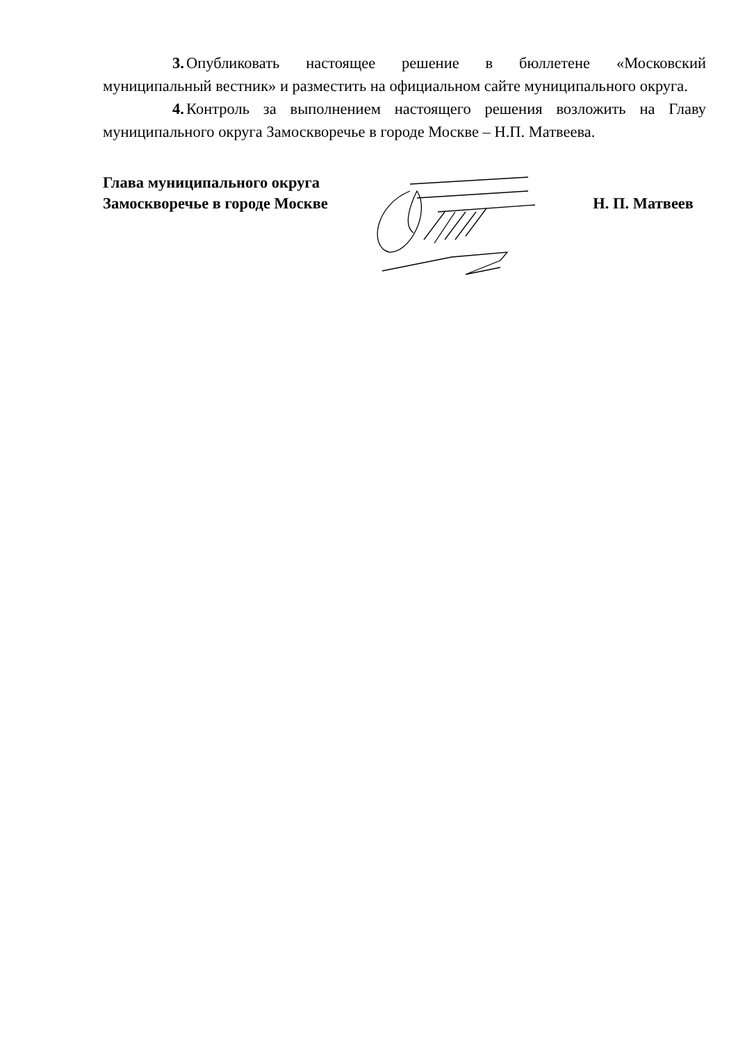3. Опубликовать настоящее решение в бюллетене «Московский муниципальный вестник» и разместить на официальном сайте муниципального округа.
4. Контроль за выполнением настоящего решения возложить на Главу муниципального округа Замоскворечье в городе Москве – Н.П. Матвеева.
Глава муниципального округа
Замоскворечье в городе Москве
Н. П. Матвеев